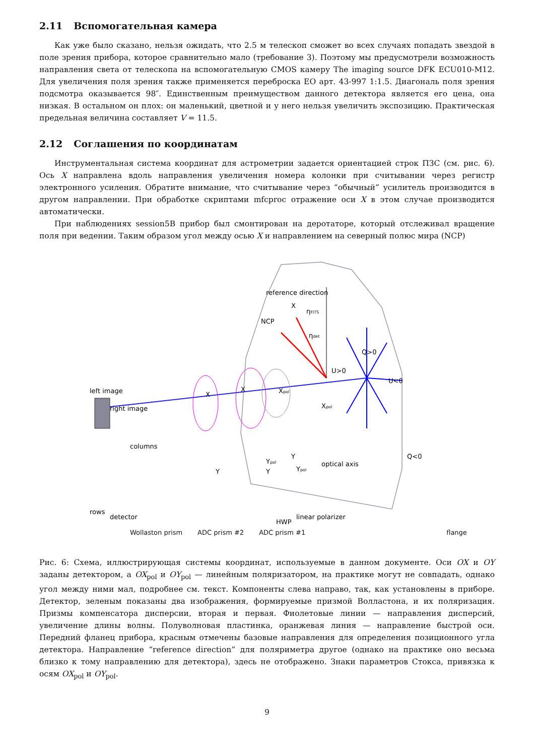2.11 Вспомогательная камера
Как уже было сказано, нельзя ожидать, что 2.5 м телескоп сможет во всех случаях попадать звездой в поле зрения прибора, которое сравнительно мало (требование 3). Поэтому мы предусмотрели возможность направления света от телескопа на вспомогательную CMOS камеру The imaging source DFK ECU010-M12. Для увеличения поля зрения также применяется переброска EO арт. 43-997 1:1.5. Диагональ поля зрения подсмотра оказывается 98″. Единственным преимуществом данного детектора является его цена, она низкая. В остальном он плох: он маленький, цветной и у него нельзя увеличить экспозицию. Практическая предельная величина составляет V = 11.5.
2.12 Соглашения по координатам
Инструментальная система координат для астрометрии задается ориентацией строк ПЗС (см. рис. 6). Ось X направлена вдоль направления увеличения номера колонки при считывании через регистр электронного усиления. Обратите внимание, что считывание через “обычный” усилитель производится в другом направлении. При обработке скриптами mfcproc отражение оси X в этом случае производится автоматически.
При наблюдениях session5B прибор был смонтирован на деротаторе, который отслеживал вращение поля при ведении. Таким образом угол между осью X и направлением на северный полюс мира (NCP)
reference direction
X
NCP
ηFITS
ηdet
Q>0
U>0
U<0
left image
right image
columns
X
X
Xpol
Xpol
Y
Y
Y
Ypol
Ypol
Q<0
optical axis
rows
detector
linear polarizer
HWP
Wollaston prism ADC prism #2 ADC prism #1 flange
Рис. 6: Схема, иллюстрирующая системы координат, используемые в данном документе. Оси OX и OY заданы детектором, а OX<sub>pol</sub> и OY<sub>pol</sub> — линейным поляризатором, на практике могут не совпадать, однако угол между ними мал, подробнее см. текст. Компоненты слева направо, так, как установлены в приборе. Детектор, зеленым показаны два изображения, формируемые призмой Волластона, и их поляризация. Призмы компенсатора дисперсии, вторая и первая. Фиолетовые линии — направления дисперсий, увеличение длины волны. Полуволновая пластинка, оранжевая линия — направление быстрой оси. Передний фланец прибора, красным отмечены базовые направления для определения позиционного угла детектора. Направление “reference direction” для поляриметра другое (однако на практике оно весьма близко к тому направлению для детектора), здесь не отображено. Знаки параметров Стокса, привязка к осям OX<sub>pol</sub> и OY<sub>pol</sub>.
9